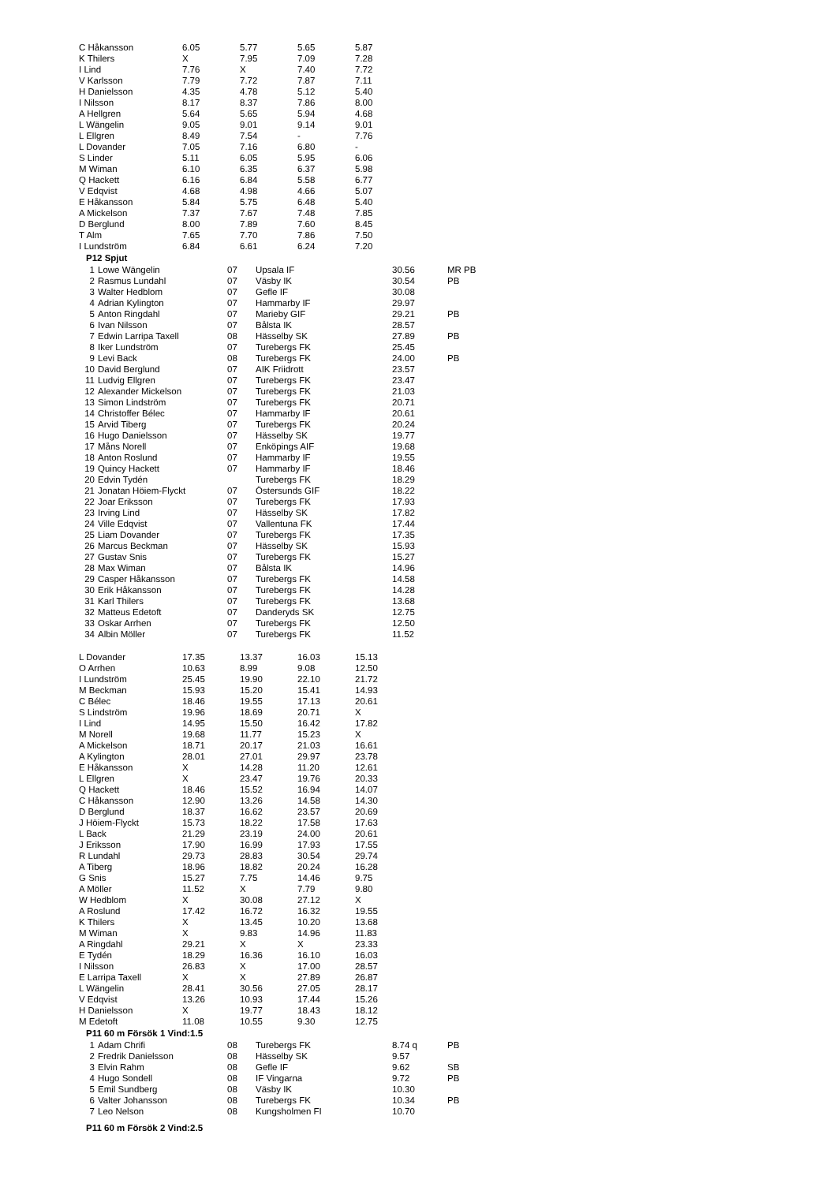| C Håkansson | 6.05 | 5.77 | 5.65 | 5.87 |
| K Thilers | X | 7.95 | 7.09 | 7.28 |
| I Lind | 7.76 | X | 7.40 | 7.72 |
| V Karlsson | 7.79 | 7.72 | 7.87 | 7.11 |
| H Danielsson | 4.35 | 4.78 | 5.12 | 5.40 |
| I Nilsson | 8.17 | 8.37 | 7.86 | 8.00 |
| A Hellgren | 5.64 | 5.65 | 5.94 | 4.68 |
| L Wängelin | 9.05 | 9.01 | 9.14 | 9.01 |
| L Ellgren | 8.49 | 7.54 | - | 7.76 |
| L Dovander | 7.05 | 7.16 | 6.80 | - |
| S Linder | 5.11 | 6.05 | 5.95 | 6.06 |
| M Wiman | 6.10 | 6.35 | 6.37 | 5.98 |
| Q Hackett | 6.16 | 6.84 | 5.58 | 6.77 |
| V Edqvist | 4.68 | 4.98 | 4.66 | 5.07 |
| E Håkansson | 5.84 | 5.75 | 6.48 | 5.40 |
| A Mickelson | 7.37 | 7.67 | 7.48 | 7.85 |
| D Berglund | 8.00 | 7.89 | 7.60 | 8.45 |
| T Alm | 7.65 | 7.70 | 7.86 | 7.50 |
| I Lundström | 6.84 | 6.61 | 6.24 | 7.20 |
P12 Spjut
| 1 | Lowe Wängelin | 07 | Upsala IF | 30.56 | | MR PB |
| 2 | Rasmus Lundahl | 07 | Väsby IK | 30.54 | | PB |
| 3 | Walter Hedblom | 07 | Gefle IF | 30.08 | | |
| 4 | Adrian Kylington | 07 | Hammarby IF | 29.97 | | |
| 5 | Anton Ringdahl | 07 | Marieby GIF | 29.21 | | PB |
| 6 | Ivan Nilsson | 07 | Bålsta IK | 28.57 | | |
| 7 | Edwin Larripa Taxell | 08 | Hässelby SK | 27.89 | | PB |
| 8 | Iker Lundström | 07 | Turebergs FK | 25.45 | | |
| 9 | Levi Back | 08 | Turebergs FK | 24.00 | | PB |
| 10 | David Berglund | 07 | AIK Friidrott | 23.57 | | |
| 11 | Ludvig Ellgren | 07 | Turebergs FK | 23.47 | | |
| 12 | Alexander Mickelson | 07 | Turebergs FK | 21.03 | | |
| 13 | Simon Lindström | 07 | Turebergs FK | 20.71 | | |
| 14 | Christoffer Bélec | 07 | Hammarby IF | 20.61 | | |
| 15 | Arvid Tiberg | 07 | Turebergs FK | 20.24 | | |
| 16 | Hugo Danielsson | 07 | Hässelby SK | 19.77 | | |
| 17 | Måns Norell | 07 | Enköpings AIF | 19.68 | | |
| 18 | Anton Roslund | 07 | Hammarby IF | 19.55 | | |
| 19 | Quincy Hackett | 07 | Hammarby IF | 18.46 | | |
| 20 | Edvin Tydén | | Turebergs FK | 18.29 | | |
| 21 | Jonatan Höiem-Flyckt | 07 | Östersunds GIF | 18.22 | | |
| 22 | Joar Eriksson | 07 | Turebergs FK | 17.93 | | |
| 23 | Irving Lind | 07 | Hässelby SK | 17.82 | | |
| 24 | Ville Edqvist | 07 | Vallentuna FK | 17.44 | | |
| 25 | Liam Dovander | 07 | Turebergs FK | 17.35 | | |
| 26 | Marcus Beckman | 07 | Hässelby SK | 15.93 | | |
| 27 | Gustav Snis | 07 | Turebergs FK | 15.27 | | |
| 28 | Max Wiman | 07 | Bålsta IK | 14.96 | | |
| 29 | Casper Håkansson | 07 | Turebergs FK | 14.58 | | |
| 30 | Erik Håkansson | 07 | Turebergs FK | 14.28 | | |
| 31 | Karl Thilers | 07 | Turebergs FK | 13.68 | | |
| 32 | Matteus Edetoft | 07 | Danderyds SK | 12.75 | | |
| 33 | Oskar Arrhen | 07 | Turebergs FK | 12.50 | | |
| 34 | Albin Möller | 07 | Turebergs FK | 11.52 | | |
| L Dovander | 17.35 | 13.37 | 16.03 | 15.13 |
| O Arrhen | 10.63 | 8.99 | 9.08 | 12.50 |
| I Lundström | 25.45 | 19.90 | 22.10 | 21.72 |
| M Beckman | 15.93 | 15.20 | 15.41 | 14.93 |
| C Bélec | 18.46 | 19.55 | 17.13 | 20.61 |
| S Lindström | 19.96 | 18.69 | 20.71 | X |
| I Lind | 14.95 | 15.50 | 16.42 | 17.82 |
| M Norell | 19.68 | 11.77 | 15.23 | X |
| A Mickelson | 18.71 | 20.17 | 21.03 | 16.61 |
| A Kylington | 28.01 | 27.01 | 29.97 | 23.78 |
| E Håkansson | X | 14.28 | 11.20 | 12.61 |
| L Ellgren | X | 23.47 | 19.76 | 20.33 |
| Q Hackett | 18.46 | 15.52 | 16.94 | 14.07 |
| C Håkansson | 12.90 | 13.26 | 14.58 | 14.30 |
| D Berglund | 18.37 | 16.62 | 23.57 | 20.69 |
| J Höiem-Flyckt | 15.73 | 18.22 | 17.58 | 17.63 |
| L Back | 21.29 | 23.19 | 24.00 | 20.61 |
| J Eriksson | 17.90 | 16.99 | 17.93 | 17.55 |
| R Lundahl | 29.73 | 28.83 | 30.54 | 29.74 |
| A Tiberg | 18.96 | 18.82 | 20.24 | 16.28 |
| G Snis | 15.27 | 7.75 | 14.46 | 9.75 |
| A Möller | 11.52 | X | 7.79 | 9.80 |
| W Hedblom | X | 30.08 | 27.12 | X |
| A Roslund | 17.42 | 16.72 | 16.32 | 19.55 |
| K Thilers | X | 13.45 | 10.20 | 13.68 |
| M Wiman | X | 9.83 | 14.96 | 11.83 |
| A Ringdahl | 29.21 | X | X | 23.33 |
| E Tydén | 18.29 | 16.36 | 16.10 | 16.03 |
| I Nilsson | 26.83 | X | 17.00 | 28.57 |
| E Larripa Taxell | X | X | 27.89 | 26.87 |
| L Wängelin | 28.41 | 30.56 | 27.05 | 28.17 |
| V Edqvist | 13.26 | 10.93 | 17.44 | 15.26 |
| H Danielsson | X | 19.77 | 18.43 | 18.12 |
| M Edetoft | 11.08 | 10.55 | 9.30 | 12.75 |
P11 60 m Försök 1 Vind:1.5
| 1 | Adam Chrifi | 08 | Turebergs FK | 8.74 q | | PB |
| 2 | Fredrik Danielsson | 08 | Hässelby SK | 9.57 | | |
| 3 | Elvin Rahm | 08 | Gefle IF | 9.62 | | SB |
| 4 | Hugo Sondell | 08 | IF Vingarna | 9.72 | | PB |
| 5 | Emil Sundberg | 08 | Väsby IK | 10.30 | | |
| 6 | Valter Johansson | 08 | Turebergs FK | 10.34 | | PB |
| 7 | Leo Nelson | 08 | Kungsholmen FI | 10.70 | | |
P11 60 m Försök 2 Vind:2.5